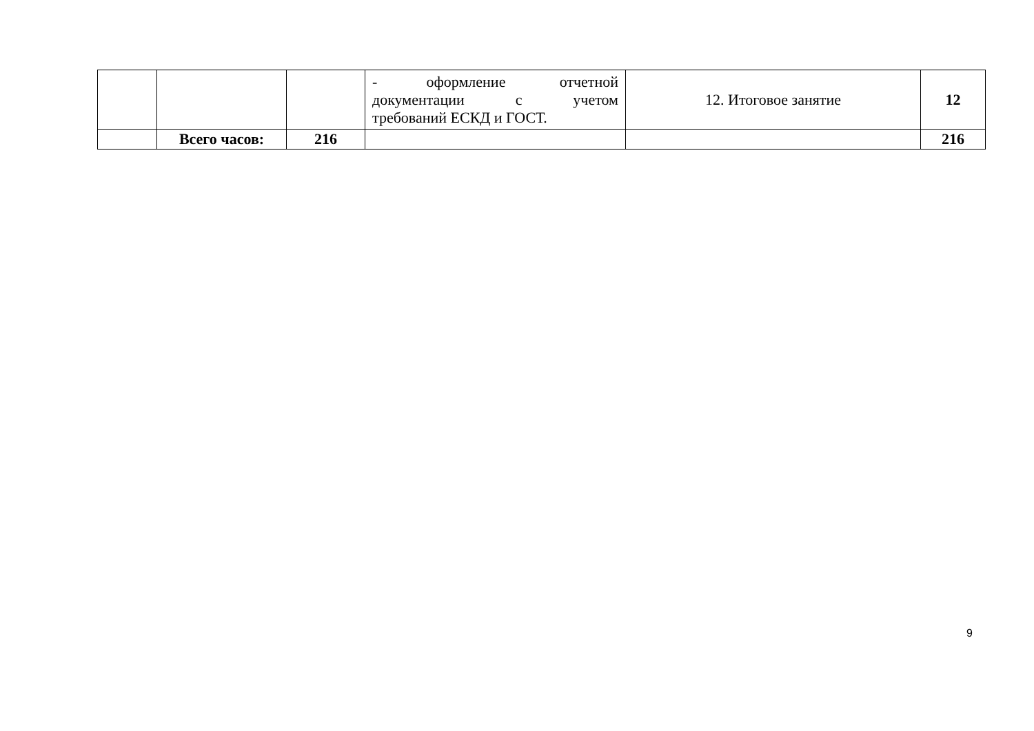| | | | - оформление отчетной документации с учетом требований ЕСКД и ГОСТ. | 12. Итоговое занятие | 12 |
| | Всего часов: | 216 | | | 216 |
9